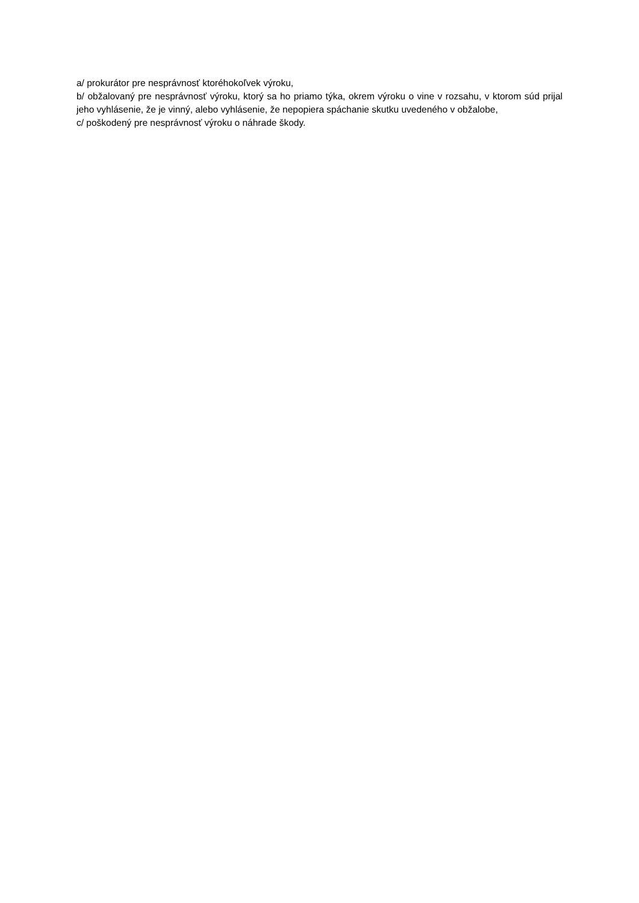a/ prokurátor pre nesprávnosť ktoréhokoľvek výroku,
b/ obžalovaný pre nesprávnosť výroku, ktorý sa ho priamo týka, okrem výroku o vine v rozsahu, v ktorom súd prijal jeho vyhlásenie, že je vinný, alebo vyhlásenie, že nepopiera spáchanie skutku uvedeného v obžalobe,
c/ poškodený pre nesprávnosť výroku o náhrade škody.